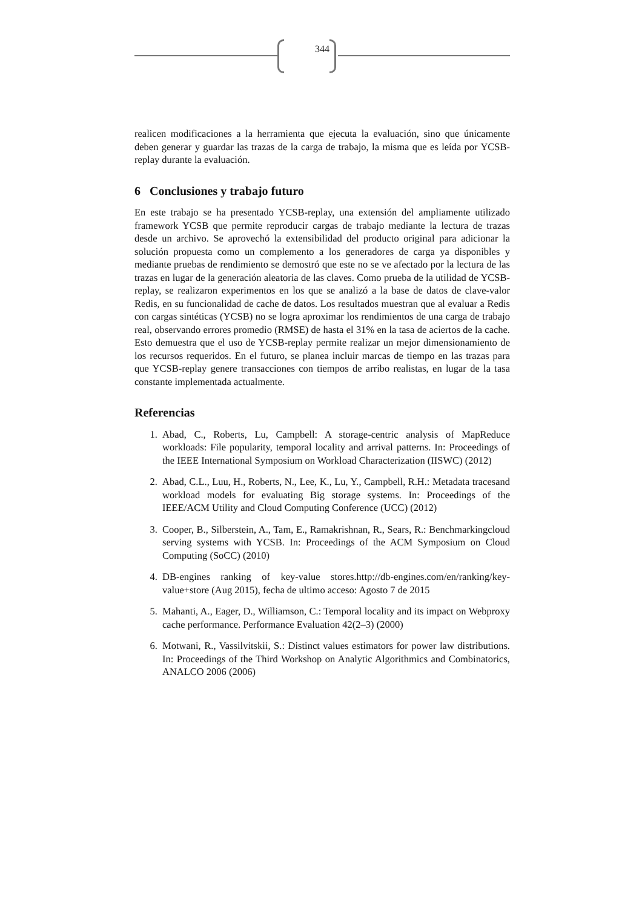344
realicen modificaciones a la herramienta que ejecuta la evaluación, sino que únicamente deben generar y guardar las trazas de la carga de trabajo, la misma que es leída por YCSB-replay durante la evaluación.
6 Conclusiones y trabajo futuro
En este trabajo se ha presentado YCSB-replay, una extensión del ampliamente utilizado framework YCSB que permite reproducir cargas de trabajo mediante la lectura de trazas desde un archivo. Se aprovechó la extensibilidad del producto original para adicionar la solución propuesta como un complemento a los generadores de carga ya disponibles y mediante pruebas de rendimiento se demostró que este no se ve afectado por la lectura de las trazas en lugar de la generación aleatoria de las claves. Como prueba de la utilidad de YCSB-replay, se realizaron experimentos en los que se analizó a la base de datos de clave-valor Redis, en su funcionalidad de cache de datos. Los resultados muestran que al evaluar a Redis con cargas sintéticas (YCSB) no se logra aproximar los rendimientos de una carga de trabajo real, observando errores promedio (RMSE) de hasta el 31% en la tasa de aciertos de la cache. Esto demuestra que el uso de YCSB-replay permite realizar un mejor dimensionamiento de los recursos requeridos. En el futuro, se planea incluir marcas de tiempo en las trazas para que YCSB-replay genere transacciones con tiempos de arribo realistas, en lugar de la tasa constante implementada actualmente.
Referencias
1. Abad, C., Roberts, Lu, Campbell: A storage-centric analysis of MapReduce workloads: File popularity, temporal locality and arrival patterns. In: Proceedings of the IEEE International Symposium on Workload Characterization (IISWC) (2012)
2. Abad, C.L., Luu, H., Roberts, N., Lee, K., Lu, Y., Campbell, R.H.: Metadata tracesand workload models for evaluating Big storage systems. In: Proceedings of the IEEE/ACM Utility and Cloud Computing Conference (UCC) (2012)
3. Cooper, B., Silberstein, A., Tam, E., Ramakrishnan, R., Sears, R.: Benchmarkingcloud serving systems with YCSB. In: Proceedings of the ACM Symposium on Cloud Computing (SoCC) (2010)
4. DB-engines ranking of key-value stores.http://db-engines.com/en/ranking/key-value+store (Aug 2015), fecha de ultimo acceso: Agosto 7 de 2015
5. Mahanti, A., Eager, D., Williamson, C.: Temporal locality and its impact on Webproxy cache performance. Performance Evaluation 42(2–3) (2000)
6. Motwani, R., Vassilvitskii, S.: Distinct values estimators for power law distributions. In: Proceedings of the Third Workshop on Analytic Algorithmics and Combinatorics, ANALCO 2006 (2006)